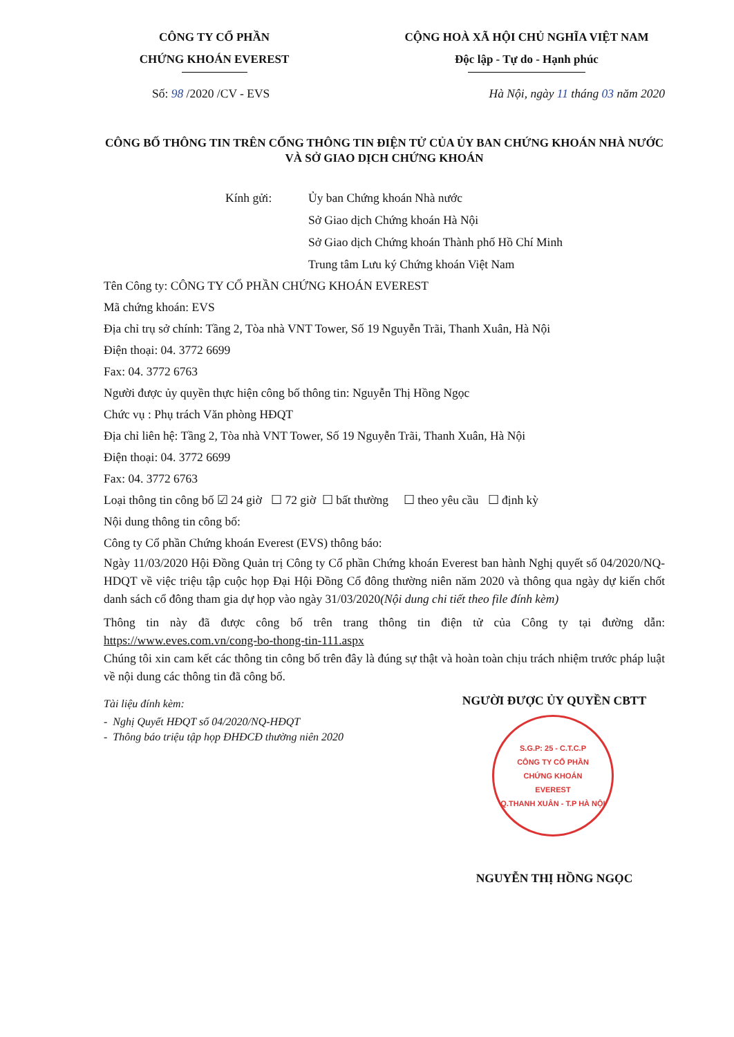CÔNG TY CỔ PHẦN
CHỨNG KHOÁN EVEREST
CỘNG HOÀ XÃ HỘI CHỦ NGHĨA VIỆT NAM
Độc lập - Tự do - Hạnh phúc
Số: 98 /2020 /CV - EVS Hà Nội, ngày 11 tháng 03 năm 2020
CÔNG BỐ THÔNG TIN TRÊN CỔNG THÔNG TIN ĐIỆN TỬ CỦA ỦY BAN CHỨNG KHOÁN NHÀ NƯỚC VÀ SỞ GIAO DỊCH CHỨNG KHOÁN
Kính gửi: Ủy ban Chứng khoán Nhà nước
Sở Giao dịch Chứng khoán Hà Nội
Sở Giao dịch Chứng khoán Thành phố Hồ Chí Minh
Trung tâm Lưu ký Chứng khoán Việt Nam
Tên Công ty: CÔNG TY CỔ PHẦN CHỨNG KHOÁN EVEREST
Mã chứng khoán: EVS
Địa chỉ trụ sở chính: Tầng 2, Tòa nhà VNT Tower, Số 19 Nguyễn Trãi, Thanh Xuân, Hà Nội
Điện thoại: 04. 3772 6699
Fax: 04. 3772 6763
Người được ủy quyền thực hiện công bố thông tin: Nguyễn Thị Hồng Ngọc
Chức vụ : Phụ trách Văn phòng HĐQT
Địa chỉ liên hệ: Tầng 2, Tòa nhà VNT Tower, Số 19 Nguyễn Trãi, Thanh Xuân, Hà Nội
Điện thoại: 04. 3772 6699
Fax: 04. 3772 6763
Loại thông tin công bố ☑ 24 giờ ☐ 72 giờ ☐ bất thường ☐ theo yêu cầu ☐ định kỳ
Nội dung thông tin công bố:
Công ty Cổ phần Chứng khoán Everest (EVS) thông báo:
Ngày 11/03/2020 Hội Đồng Quản trị Công ty Cổ phần Chứng khoán Everest ban hành Nghị quyết số 04/2020/NQ-HDQT về việc triệu tập cuộc họp Đại Hội Đồng Cổ đông thường niên năm 2020 và thông qua ngày dự kiến chốt danh sách cổ đông tham gia dự họp vào ngày 31/03/2020(Nội dung chi tiết theo file đính kèm)
Thông tin này đã được công bố trên trang thông tin điện tử của Công ty tại đường dẫn: https://www.eves.com.vn/cong-bo-thong-tin-111.aspx
Chúng tôi xin cam kết các thông tin công bố trên đây là đúng sự thật và hoàn toàn chịu trách nhiệm trước pháp luật về nội dung các thông tin đã công bố.
Tài liệu đính kèm:
- Nghị Quyết HĐQT số 04/2020/NQ-HĐQT
- Thông báo triệu tập họp ĐHĐCĐ thường niên 2020
NGƯỜI ĐƯỢC ỦY QUYỀN CBTT
S.G.P: 25 - C.T.C.P
CÔNG TY CỔ PHẦN
CHỨNG KHOÁN
EVEREST
Q.THANH XUÂN - T.P HÀ NỘI
NGUYỄN THỊ HỒNG NGỌC